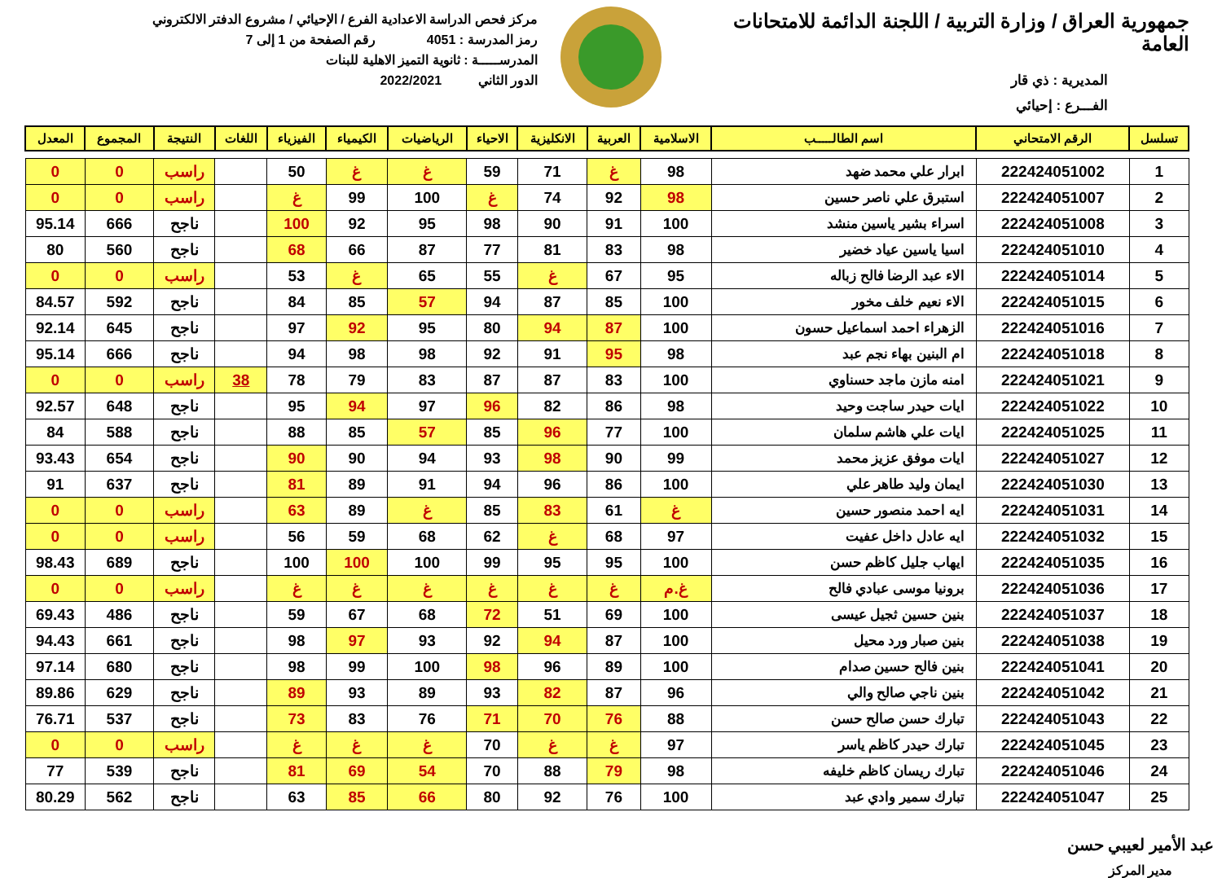جمهورية العراق / وزارة التربية / اللجنة الدائمة للامتحانات العامة
المديرية : ذي قار
الفـــرع : إحيائي
مركز فحص الدراسة الاعدادية الفرع / الإحيائي / مشروع الدفتر الالكتروني
رمز المدرسة : 4051 رقم الصفحة من 1 إلى 7
المدرســـــة : ثانوية التميز الاهلية للبنات
الدور الثاني 2022/2021
| تسلسل | الرقم الامتحاني | اسم الطالـــــب | الاسلامية | العربية | الانكليزية | الاحياء | الرياضيات | الكيمياء | الفيزياء | اللغات | النتيجة | المجموع | المعدل |
| --- | --- | --- | --- | --- | --- | --- | --- | --- | --- | --- | --- | --- | --- |
| 1 | 222424051002 | ابرار علي محمد ضهد | 98 | غ | 71 | 59 | غ | غ | 50 | | راسب | 0 | 0 |
| 2 | 222424051007 | استبرق علي ناصر حسين | 98 | 92 | 74 | غ | 100 | 99 | غ | | راسب | 0 | 0 |
| 3 | 222424051008 | اسراء بشير ياسين منشد | 100 | 91 | 90 | 98 | 95 | 92 | 100 | | ناجح | 666 | 95.14 |
| 4 | 222424051010 | اسيا ياسين عياد خضير | 98 | 83 | 81 | 77 | 87 | 66 | 68 | | ناجح | 560 | 80 |
| 5 | 222424051014 | الاء عبد الرضا فالح زباله | 95 | 67 | غ | 55 | 65 | غ | 53 | | راسب | 0 | 0 |
| 6 | 222424051015 | الاء نعيم خلف مخور | 100 | 85 | 87 | 94 | 57 | 85 | 84 | | ناجح | 592 | 84.57 |
| 7 | 222424051016 | الزهراء احمد اسماعيل حسون | 100 | 87 | 94 | 80 | 95 | 92 | 97 | | ناجح | 645 | 92.14 |
| 8 | 222424051018 | ام البنين بهاء نجم عبد | 98 | 95 | 91 | 92 | 98 | 98 | 94 | | ناجح | 666 | 95.14 |
| 9 | 222424051021 | امنه مازن ماجد حسناوي | 100 | 83 | 87 | 87 | 83 | 79 | 78 | 38 | راسب | 0 | 0 |
| 10 | 222424051022 | ايات حيدر ساجت وحيد | 98 | 86 | 82 | 96 | 97 | 94 | 95 | | ناجح | 648 | 92.57 |
| 11 | 222424051025 | ايات علي هاشم سلمان | 100 | 77 | 96 | 85 | 57 | 85 | 88 | | ناجح | 588 | 84 |
| 12 | 222424051027 | ايات موفق عزيز محمد | 99 | 90 | 98 | 93 | 94 | 90 | 90 | | ناجح | 654 | 93.43 |
| 13 | 222424051030 | ايمان وليد طاهر علي | 100 | 86 | 96 | 94 | 91 | 89 | 81 | | ناجح | 637 | 91 |
| 14 | 222424051031 | ايه احمد منصور حسين | غ | 61 | 83 | 85 | غ | 89 | 63 | | راسب | 0 | 0 |
| 15 | 222424051032 | ايه عادل داخل عفيت | 97 | 68 | غ | 62 | 68 | 59 | 56 | | راسب | 0 | 0 |
| 16 | 222424051035 | ايهاب جليل كاظم حسن | 100 | 95 | 95 | 99 | 100 | 100 | 100 | | ناجح | 689 | 98.43 |
| 17 | 222424051036 | برونيا موسى عبادي فالح | غ.م | غ | غ | غ | غ | غ | غ | | راسب | 0 | 0 |
| 18 | 222424051037 | بنين حسين ثجيل عيسى | 100 | 69 | 51 | 72 | 68 | 67 | 59 | | ناجح | 486 | 69.43 |
| 19 | 222424051038 | بنين صبار ورد محيل | 100 | 87 | 94 | 92 | 93 | 97 | 98 | | ناجح | 661 | 94.43 |
| 20 | 222424051041 | بنين فالح حسين صدام | 100 | 89 | 96 | 98 | 100 | 99 | 98 | | ناجح | 680 | 97.14 |
| 21 | 222424051042 | بنين ناجي صالح والي | 96 | 87 | 82 | 93 | 89 | 93 | 89 | | ناجح | 629 | 89.86 |
| 22 | 222424051043 | تبارك حسن صالح حسن | 88 | 76 | 70 | 71 | 76 | 83 | 73 | | ناجح | 537 | 76.71 |
| 23 | 222424051045 | تبارك حيدر كاظم ياسر | 97 | غ | غ | 70 | غ | غ | غ | | راسب | 0 | 0 |
| 24 | 222424051046 | تبارك ريسان كاظم خليفه | 98 | 79 | 88 | 70 | 54 | 69 | 81 | | ناجح | 539 | 77 |
| 25 | 222424051047 | تبارك سمير وادي عبد | 100 | 76 | 92 | 80 | 66 | 85 | 63 | | ناجح | 562 | 80.29 |
عبد الأمير لعيبي حسن
مدير المركز